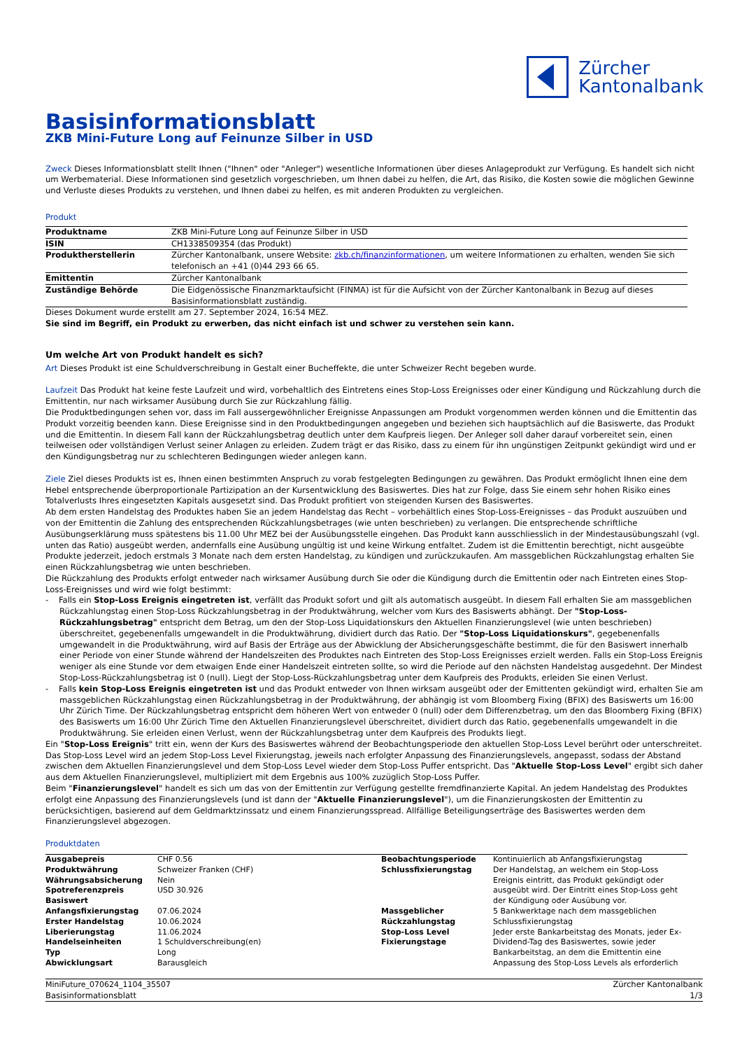Zürcher
Kantonalbank
Basisinformationsblatt
ZKB Mini-Future Long auf Feinunze Silber in USD
Zweck Dieses Informationsblatt stellt Ihnen ("Ihnen" oder "Anleger") wesentliche Informationen über dieses Anlageprodukt zur Verfügung. Es handelt sich nicht um Werbematerial. Diese Informationen sind gesetzlich vorgeschrieben, um Ihnen dabei zu helfen, die Art, das Risiko, die Kosten sowie die möglichen Gewinne und Verluste dieses Produkts zu verstehen, und Ihnen dabei zu helfen, es mit anderen Produkten zu vergleichen.
Produkt
| Produktname | ZKB Mini-Future Long auf Feinunze Silber in USD |
| ISIN | CH1338509354 (das Produkt) |
| Produktherstellerin | Zürcher Kantonalbank, unsere Website: zkb.ch/finanzinformationen , um weitere Informationen zu erhalten, wenden Sie sich telefonisch an +41 (0)44 293 66 65. |
| Emittentin | Zürcher Kantonalbank |
| Zuständige Behörde | Die Eidgenössische Finanzmarktaufsicht (FINMA) ist für die Aufsicht von der Zürcher Kantonalbank in Bezug auf dieses Basisinformationsblatt zuständig. |
Dieses Dokument wurde erstellt am 27. September 2024, 16:54 MEZ.
Sie sind im Begriff, ein Produkt zu erwerben, das nicht einfach ist und schwer zu verstehen sein kann.
Um welche Art von Produkt handelt es sich?
Art Dieses Produkt ist eine Schuldverschreibung in Gestalt einer Bucheffekte, die unter Schweizer Recht begeben wurde.
Laufzeit Das Produkt hat keine feste Laufzeit und wird, vorbehaltlich des Eintretens eines Stop-Loss Ereignisses oder einer Kündigung und Rückzahlung durch die Emittentin, nur nach wirksamer Ausübung durch Sie zur Rückzahlung fällig.
Die Produktbedingungen sehen vor, dass im Fall aussergewöhnlicher Ereignisse Anpassungen am Produkt vorgenommen werden können und die Emittentin das Produkt vorzeitig beenden kann. Diese Ereignisse sind in den Produktbedingungen angegeben und beziehen sich hauptsächlich auf die Basiswerte, das Produkt und die Emittentin. In diesem Fall kann der Rückzahlungsbetrag deutlich unter dem Kaufpreis liegen. Der Anleger soll daher darauf vorbereitet sein, einen teilweisen oder vollständigen Verlust seiner Anlagen zu erleiden. Zudem trägt er das Risiko, dass zu einem für ihn ungünstigen Zeitpunkt gekündigt wird und er den Kündigungsbetrag nur zu schlechteren Bedingungen wieder anlegen kann.
Ziele Ziel dieses Produkts ist es, Ihnen einen bestimmten Anspruch zu vorab festgelegten Bedingungen zu gewähren. Das Produkt ermöglicht Ihnen eine dem Hebel entsprechende überproportionale Partizipation an der Kursentwicklung des Basiswertes. Dies hat zur Folge, dass Sie einem sehr hohen Risiko eines Totalverlusts Ihres eingesetzten Kapitals ausgesetzt sind. Das Produkt profitiert von steigenden Kursen des Basiswertes.
Ab dem ersten Handelstag des Produktes haben Sie an jedem Handelstag das Recht – vorbehältlich eines Stop-Loss-Ereignisses – das Produkt auszuüben und von der Emittentin die Zahlung des entsprechenden Rückzahlungsbetrages (wie unten beschrieben) zu verlangen. Die entsprechende schriftliche Ausübungserklärung muss spätestens bis 11.00 Uhr MEZ bei der Ausübungsstelle eingehen. Das Produkt kann ausschliesslich in der Mindestausübungszahl (vgl. unten das Ratio) ausgeübt werden, andernfalls eine Ausübung ungültig ist und keine Wirkung entfaltet. Zudem ist die Emittentin berechtigt, nicht ausgeübte Produkte jederzeit, jedoch erstmals 3 Monate nach dem ersten Handelstag, zu kündigen und zurückzukaufen. Am massgeblichen Rückzahlungstag erhalten Sie einen Rückzahlungsbetrag wie unten beschrieben.
Die Rückzahlung des Produkts erfolgt entweder nach wirksamer Ausübung durch Sie oder die Kündigung durch die Emittentin oder nach Eintreten eines Stop-Loss-Ereignisses und wird wie folgt bestimmt:
- Falls ein Stop-Loss Ereignis eingetreten ist, verfällt das Produkt sofort und gilt als automatisch ausgeübt. In diesem Fall erhalten Sie am massgeblichen Rückzahlungstag einen Stop-Loss Rückzahlungsbetrag in der Produktwährung, welcher vom Kurs des Basiswerts abhängt. Der "Stop-Loss-Rückzahlungsbetrag" entspricht dem Betrag, um den der Stop-Loss Liquidationskurs den Aktuellen Finanzierungslevel (wie unten beschrieben) überschreitet, gegebenenfalls umgewandelt in die Produktwährung, dividiert durch das Ratio. Der "Stop-Loss Liquidationskurs", gegebenenfalls umgewandelt in die Produktwährung, wird auf Basis der Erträge aus der Abwicklung der Absicherungsgeschäfte bestimmt, die für den Basiswert innerhalb einer Periode von einer Stunde während der Handelszeiten des Produktes nach Eintreten des Stop-Loss Ereignisses erzielt werden. Falls ein Stop-Loss Ereignis weniger als eine Stunde vor dem etwaigen Ende einer Handelszeit eintreten sollte, so wird die Periode auf den nächsten Handelstag ausgedehnt. Der Mindest Stop-Loss-Rückzahlungsbetrag ist 0 (null). Liegt der Stop-Loss-Rückzahlungsbetrag unter dem Kaufpreis des Produkts, erleiden Sie einen Verlust.
- Falls kein Stop-Loss Ereignis eingetreten ist und das Produkt entweder von Ihnen wirksam ausgeübt oder der Emittenten gekündigt wird, erhalten Sie am massgeblichen Rückzahlungstag einen Rückzahlungsbetrag in der Produktwährung, der abhängig ist vom Bloomberg Fixing (BFIX) des Basiswerts um 16:00 Uhr Zürich Time. Der Rückzahlungsbetrag entspricht dem höheren Wert von entweder 0 (null) oder dem Differenzbetrag, um den das Bloomberg Fixing (BFIX) des Basiswerts um 16:00 Uhr Zürich Time den Aktuellen Finanzierungslevel überschreitet, dividiert durch das Ratio, gegebenenfalls umgewandelt in die Produktwährung. Sie erleiden einen Verlust, wenn der Rückzahlungsbetrag unter dem Kaufpreis des Produkts liegt.
Ein "Stop-Loss Ereignis" tritt ein, wenn der Kurs des Basiswertes während der Beobachtungsperiode den aktuellen Stop-Loss Level berührt oder unterschreitet. Das Stop-Loss Level wird an jedem Stop-Loss Level Fixierungstag, jeweils nach erfolgter Anpassung des Finanzierungslevels, angepasst, sodass der Abstand zwischen dem Aktuellen Finanzierungslevel und dem Stop-Loss Level wieder dem Stop-Loss Puffer entspricht. Das "Aktuelle Stop-Loss Level" ergibt sich daher aus dem Aktuellen Finanzierungslevel, multipliziert mit dem Ergebnis aus 100% zuzüglich Stop-Loss Puffer.
Beim "Finanzierungslevel" handelt es sich um das von der Emittentin zur Verfügung gestellte fremdfinanzierte Kapital. An jedem Handelstag des Produktes erfolgt eine Anpassung des Finanzierungslevels (und ist dann der "Aktuelle Finanzierungslevel"), um die Finanzierungskosten der Emittentin zu berücksichtigen, basierend auf dem Geldmarktzinssatz und einem Finanzierungsspread. Allfällige Beteiligungserträge des Basiswertes werden dem Finanzierungslevel abgezogen.
Produktdaten
| Ausgabepreis | CHF 0.56 | Beobachtungsperiode | Kontinuierlich ab Anfangsfixierungstag |
| Produktwährung | Schweizer Franken (CHF) | Schlussfixierungstag | Der Handelstag, an welchem ein Stop-Loss Ereignis eintritt, das Produkt gekündigt oder ausgeübt wird. Der Eintritt eines Stop-Loss geht der Kündigung oder Ausübung vor. |
| Währungsabsicherung | Nein | | |
| Spotreferenzpreis Basiswert | USD 30.926 | | |
| Anfangsfixierungstag | 07.06.2024 | Massgeblicher Rückzahlungstag | 5 Bankwerktage nach dem massgeblichen Schlussfixierungstag |
| Erster Handelstag | 10.06.2024 | | |
| Liberierungstag | 11.06.2024 | Stop-Loss Level Fixierungstage | Jeder erste Bankarbeitstag des Monats, jeder Ex-Dividend-Tag des Basiswertes, sowie jeder Bankarbeitstag, an dem die Emittentin eine Anpassung des Stop-Loss Levels als erforderlich |
| Handelseinheiten | 1 Schuldverschreibung(en) | | |
| Typ | Long | | |
| Abwicklungsart | Barausgleich | | |
MiniFuture_070624_1104_35507
Basisinformationsblatt
Zürcher Kantonalbank
1/3